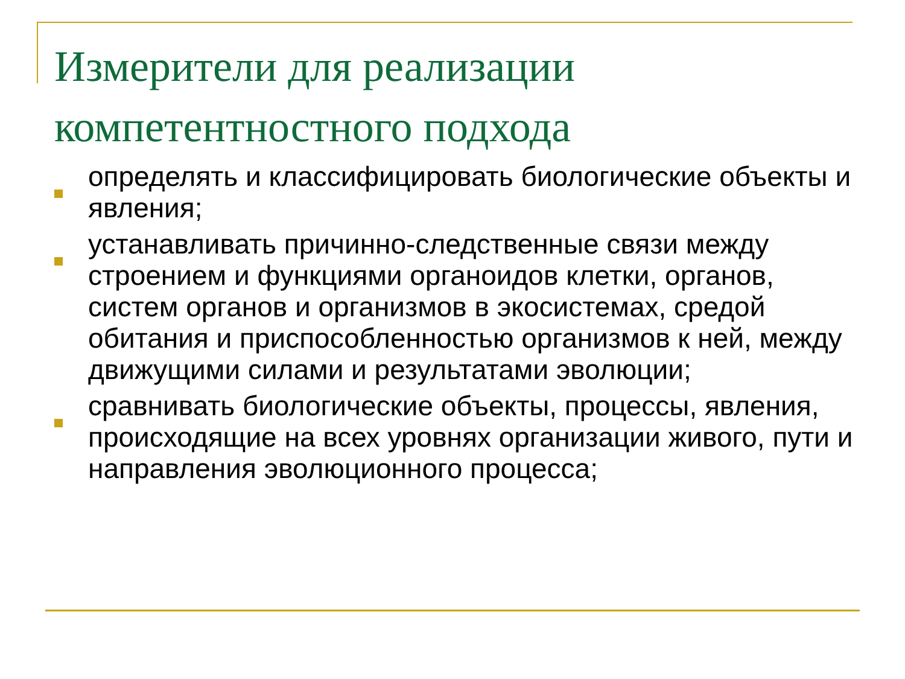Измерители для реализации компетентностного подхода
определять и классифицировать биологические объекты и явления;
устанавливать причинно-следственные связи между строением и функциями органоидов клетки, органов, систем органов и организмов в экосистемах, средой обитания и приспособленностью организмов к ней, между движущими силами и результатами эволюции;
сравнивать биологические объекты, процессы, явления, происходящие на всех уровнях организации живого, пути и направления эволюционного процесса;